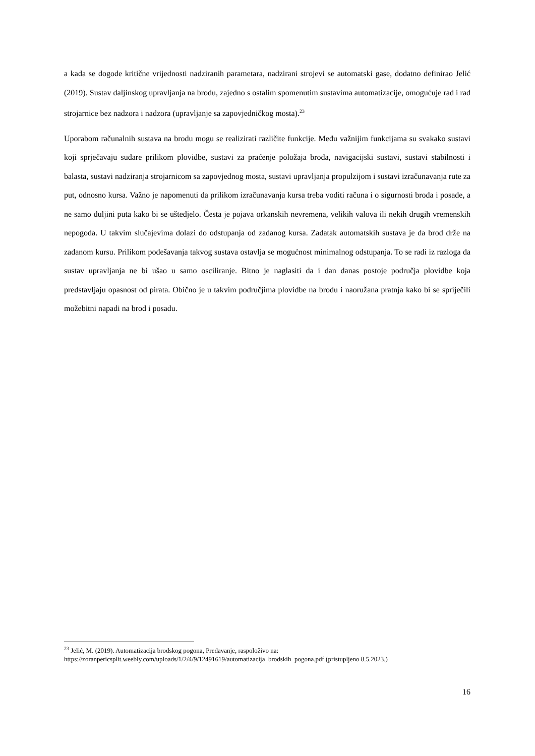a kada se dogode kritične vrijednosti nadziranih parametara, nadzirani strojevi se automatski gase, dodatno definirao Jelić (2019). Sustav daljinskog upravljanja na brodu, zajedno s ostalim spomenutim sustavima automatizacije, omogućuje rad i rad strojarnice bez nadzora i nadzora (upravljanje sa zapovjedničkog mosta).<sup>23</sup>
Uporabom računalnih sustava na brodu mogu se realizirati različite funkcije. Među važnijim funkcijama su svakako sustavi koji sprječavaju sudare prilikom plovidbe, sustavi za praćenje položaja broda, navigacijski sustavi, sustavi stabilnosti i balasta, sustavi nadziranja strojarnicom sa zapovjednog mosta, sustavi upravljanja propulzijom i sustavi izračunavanja rute za put, odnosno kursa. Važno je napomenuti da prilikom izračunavanja kursa treba voditi računa i o sigurnosti broda i posade, a ne samo duljini puta kako bi se uštedjelo. Česta je pojava orkanskih nevremena, velikih valova ili nekih drugih vremenskih nepogoda. U takvim slučajevima dolazi do odstupanja od zadanog kursa. Zadatak automatskih sustava je da brod drže na zadanom kursu. Prilikom podešavanja takvog sustava ostavlja se mogućnost minimalnog odstupanja. To se radi iz razloga da sustav upravljanja ne bi ušao u samo osciliranje. Bitno je naglasiti da i dan danas postoje područja plovidbe koja predstavljaju opasnost od pirata. Obično je u takvim područjima plovidbe na brodu i naoružana pratnja kako bi se spriječili možebitni napadi na brod i posadu.
<sup>23</sup> Jelić, M. (2019). Automatizacija brodskog pogona, Predavanje, raspoloživo na: https://zoranpericsplit.weebly.com/uploads/1/2/4/9/12491619/automatizacija_brodskih_pogona.pdf (pristupljeno 8.5.2023.)
16